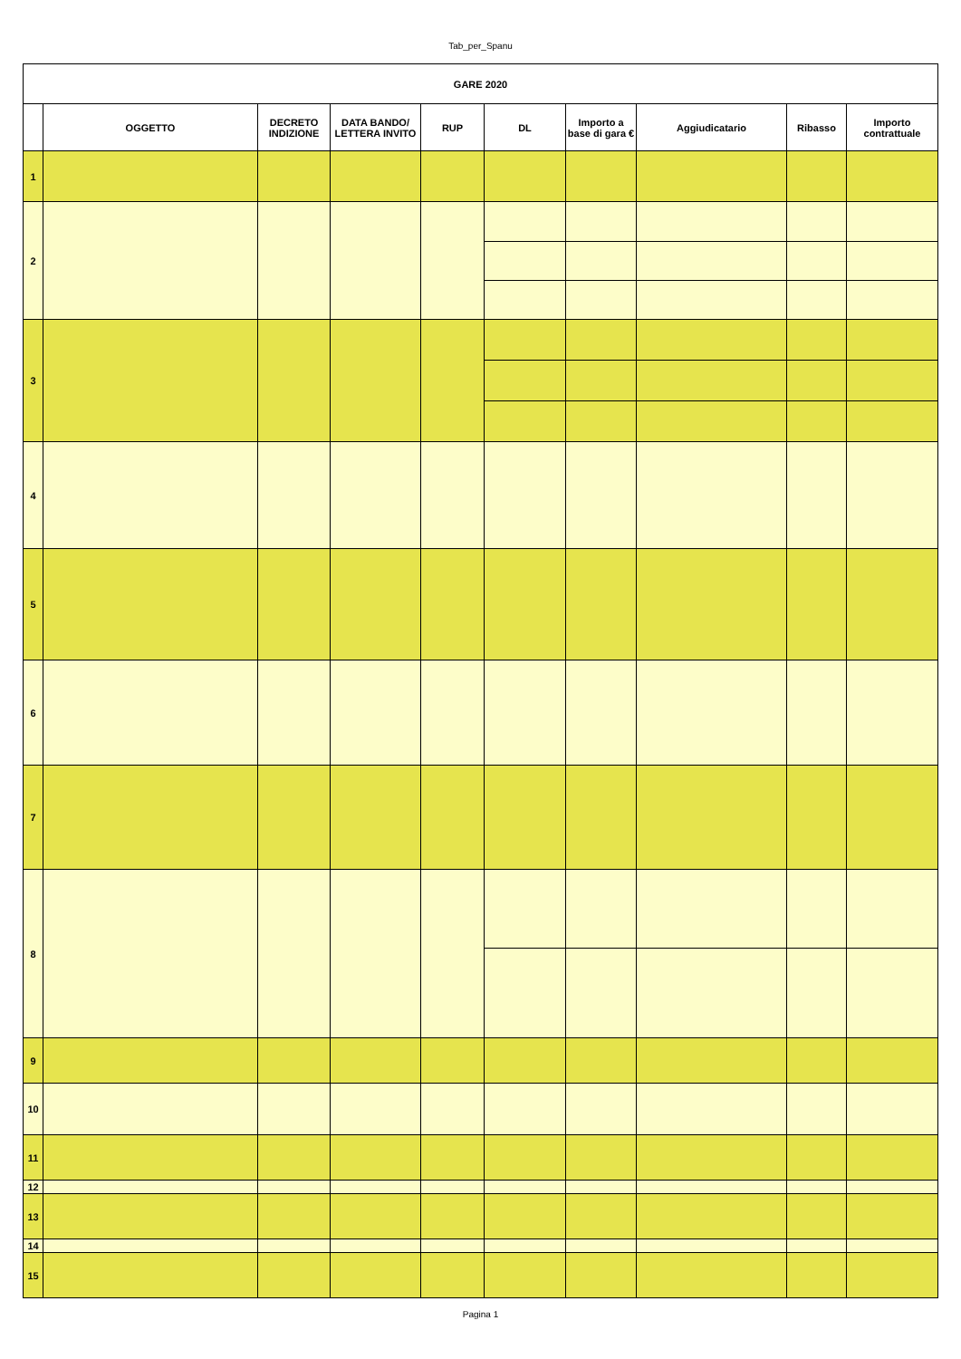Tab_per_Spanu
| GARE 2020 | | | | | | | | | |
| --- | --- | --- | --- | --- | --- | --- | --- | --- | --- |
| | OGGETTO | DECRETO INDIZIONE | DATA BANDO/ LETTERA INVITO | RUP | DL | Importo a base di gara € | Aggiudicatario | Ribasso | Importo contrattuale |
| 1 | | | | | | | | | |
| 2 | | | | | | | | | |
| 3 | | | | | | | | | |
| 4 | | | | | | | | | |
| 5 | | | | | | | | | |
| 6 | | | | | | | | | |
| 7 | | | | | | | | | |
| 8 | | | | | | | | | |
| 9 | | | | | | | | | |
| 10 | | | | | | | | | |
| 11 | | | | | | | | | |
| 12 | | | | | | | | | |
| 13 | | | | | | | | | |
| 14 | | | | | | | | | |
| 15 | | | | | | | | | |
Pagina 1